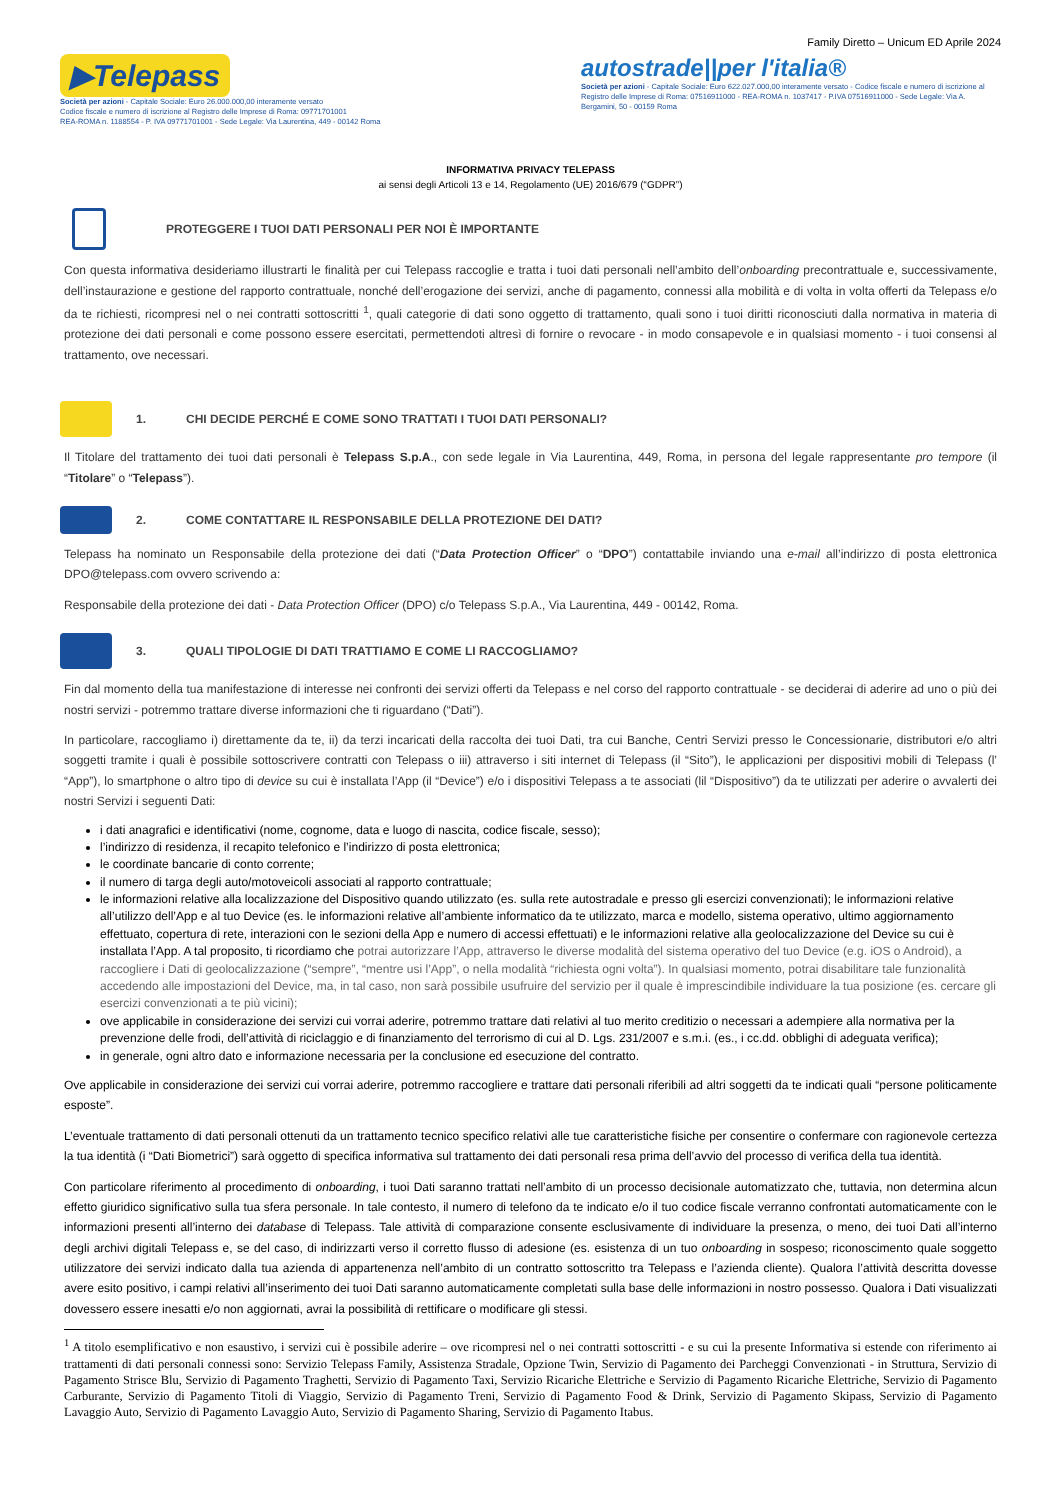Family Diretto – Unicum ED Aprile 2024
▶Telepass
Società per azioni - Capitale Sociale: Euro 26.000.000,00 interamente versato
Codice fiscale e numero di iscrizione al Registro delle Imprese di Roma: 09771701001
REA-ROMA n. 1188554 - P. IVA 09771701001 - Sede Legale: Via Laurentina, 449 - 00142 Roma
autostrade||per l'italia®
Società per azioni - Capitale Sociale: Euro 622.027.000,00 interamente versato - Codice fiscale e numero di iscrizione al Registro delle Imprese di Roma: 07516911000 - REA-ROMA n. 1037417 - P.IVA 07516911000 - Sede Legale: Via A. Bergamini, 50 - 00159 Roma
INFORMATIVA PRIVACY TELEPASS
ai sensi degli Articoli 13 e 14, Regolamento (UE) 2016/679 (“GDPR”)
PROTEGGERE I TUOI DATI PERSONALI PER NOI È IMPORTANTE
Con questa informativa desideriamo illustrarti le finalità per cui Telepass raccoglie e tratta i tuoi dati personali nell’ambito dell’onboarding precontrattuale e, successivamente, dell’instaurazione e gestione del rapporto contrattuale, nonché dell’erogazione dei servizi, anche di pagamento, connessi alla mobilità e di volta in volta offerti da Telepass e/o da te richiesti, ricompresi nel o nei contratti sottoscritti <sup>1</sup>, quali categorie di dati sono oggetto di trattamento, quali sono i tuoi diritti riconosciuti dalla normativa in materia di protezione dei dati personali e come possono essere esercitati, permettendoti altresì di fornire o revocare - in modo consapevole e in qualsiasi momento - i tuoi consensi al trattamento, ove necessari.
1. CHI DECIDE PERCHÉ E COME SONO TRATTATI I TUOI DATI PERSONALI?
Il Titolare del trattamento dei tuoi dati personali è Telepass S.p.A., con sede legale in Via Laurentina, 449, Roma, in persona del legale rappresentante pro tempore (il “Titolare” o “Telepass”).
2. COME CONTATTARE IL RESPONSABILE DELLA PROTEZIONE DEI DATI?
Telepass ha nominato un Responsabile della protezione dei dati (“Data Protection Officer” o “DPO”) contattabile inviando una e-mail all’indirizzo di posta elettronica DPO@telepass.com ovvero scrivendo a:
Responsabile della protezione dei dati - Data Protection Officer (DPO) c/o Telepass S.p.A., Via Laurentina, 449 - 00142, Roma.
3. QUALI TIPOLOGIE DI DATI TRATTIAMO E COME LI RACCOGLIAMO?
Fin dal momento della tua manifestazione di interesse nei confronti dei servizi offerti da Telepass e nel corso del rapporto contrattuale - se deciderai di aderire ad uno o più dei nostri servizi - potremmo trattare diverse informazioni che ti riguardano (“Dati”).
In particolare, raccogliamo i) direttamente da te, ii) da terzi incaricati della raccolta dei tuoi Dati, tra cui Banche, Centri Servizi presso le Concessionarie, distributori e/o altri soggetti tramite i quali è possibile sottoscrivere contratti con Telepass o iii) attraverso i siti internet di Telepass (il “Sito”), le applicazioni per dispositivi mobili di Telepass (l’ “App”), lo smartphone o altro tipo di device su cui è installata l’App (il “Device”) e/o i dispositivi Telepass a te associati (lil “Dispositivo”) da te utilizzati per aderire o avvalerti dei nostri Servizi i seguenti Dati:
i dati anagrafici e identificativi (nome, cognome, data e luogo di nascita, codice fiscale, sesso);
l’indirizzo di residenza, il recapito telefonico e l’indirizzo di posta elettronica;
le coordinate bancarie di conto corrente;
il numero di targa degli auto/motoveicoli associati al rapporto contrattuale;
le informazioni relative alla localizzazione del Dispositivo quando utilizzato (es. sulla rete autostradale e presso gli esercizi convenzionati); le informazioni relative all’utilizzo dell’App e al tuo Device (es. le informazioni relative all’ambiente informatico da te utilizzato, marca e modello, sistema operativo, ultimo aggiornamento effettuato, copertura di rete, interazioni con le sezioni della App e numero di accessi effettuati) e le informazioni relative alla geolocalizzazione del Device su cui è installata l’App. A tal proposito, ti ricordiamo che potrai autorizzare l’App, attraverso le diverse modalità del sistema operativo del tuo Device (e.g. iOS o Android), a raccogliere i Dati di geolocalizzazione (“sempre”, “mentre usi l’App”, o nella modalità “richiesta ogni volta”). In qualsiasi momento, potrai disabilitare tale funzionalità accedendo alle impostazioni del Device, ma, in tal caso, non sarà possibile usufruire del servizio per il quale è imprescindibile individuare la tua posizione (es. cercare gli esercizi convenzionati a te più vicini);
ove applicabile in considerazione dei servizi cui vorrai aderire, potremmo trattare dati relativi al tuo merito creditizio o necessari a adempiere alla normativa per la prevenzione delle frodi, dell’attività di riciclaggio e di finanziamento del terrorismo di cui al D. Lgs. 231/2007 e s.m.i. (es., i cc.dd. obblighi di adeguata verifica);
in generale, ogni altro dato e informazione necessaria per la conclusione ed esecuzione del contratto.
Ove applicabile in considerazione dei servizi cui vorrai aderire, potremmo raccogliere e trattare dati personali riferibili ad altri soggetti da te indicati quali “persone politicamente esposte”.
L’eventuale trattamento di dati personali ottenuti da un trattamento tecnico specifico relativi alle tue caratteristiche fisiche per consentire o confermare con ragionevole certezza la tua identità (i “Dati Biometrici”) sarà oggetto di specifica informativa sul trattamento dei dati personali resa prima dell’avvio del processo di verifica della tua identità.
Con particolare riferimento al procedimento di onboarding, i tuoi Dati saranno trattati nell’ambito di un processo decisionale automatizzato che, tuttavia, non determina alcun effetto giuridico significativo sulla tua sfera personale. In tale contesto, il numero di telefono da te indicato e/o il tuo codice fiscale verranno confrontati automaticamente con le informazioni presenti all’interno dei database di Telepass. Tale attività di comparazione consente esclusivamente di individuare la presenza, o meno, dei tuoi Dati all’interno degli archivi digitali Telepass e, se del caso, di indirizzarti verso il corretto flusso di adesione (es. esistenza di un tuo onboarding in sospeso; riconoscimento quale soggetto utilizzatore dei servizi indicato dalla tua azienda di appartenenza nell’ambito di un contratto sottoscritto tra Telepass e l’azienda cliente). Qualora l’attività descritta dovesse avere esito positivo, i campi relativi all’inserimento dei tuoi Dati saranno automaticamente completati sulla base delle informazioni in nostro possesso. Qualora i Dati visualizzati dovessero essere inesatti e/o non aggiornati, avrai la possibilità di rettificare o modificare gli stessi.
<sup>1</sup> A titolo esemplificativo e non esaustivo, i servizi cui è possibile aderire – ove ricompresi nel o nei contratti sottoscritti - e su cui la presente Informativa si estende con riferimento ai trattamenti di dati personali connessi sono: Servizio Telepass Family, Assistenza Stradale, Opzione Twin, Servizio di Pagamento dei Parcheggi Convenzionati - in Struttura, Servizio di Pagamento Strisce Blu, Servizio di Pagamento Traghetti, Servizio di Pagamento Taxi, Servizio Ricariche Elettriche e Servizio di Pagamento Ricariche Elettriche, Servizio di Pagamento Carburante, Servizio di Pagamento Titoli di Viaggio, Servizio di Pagamento Treni, Servizio di Pagamento Food & Drink, Servizio di Pagamento Skipass, Servizio di Pagamento Lavaggio Auto, Servizio di Pagamento Lavaggio Auto, Servizio di Pagamento Sharing, Servizio di Pagamento Itabus.